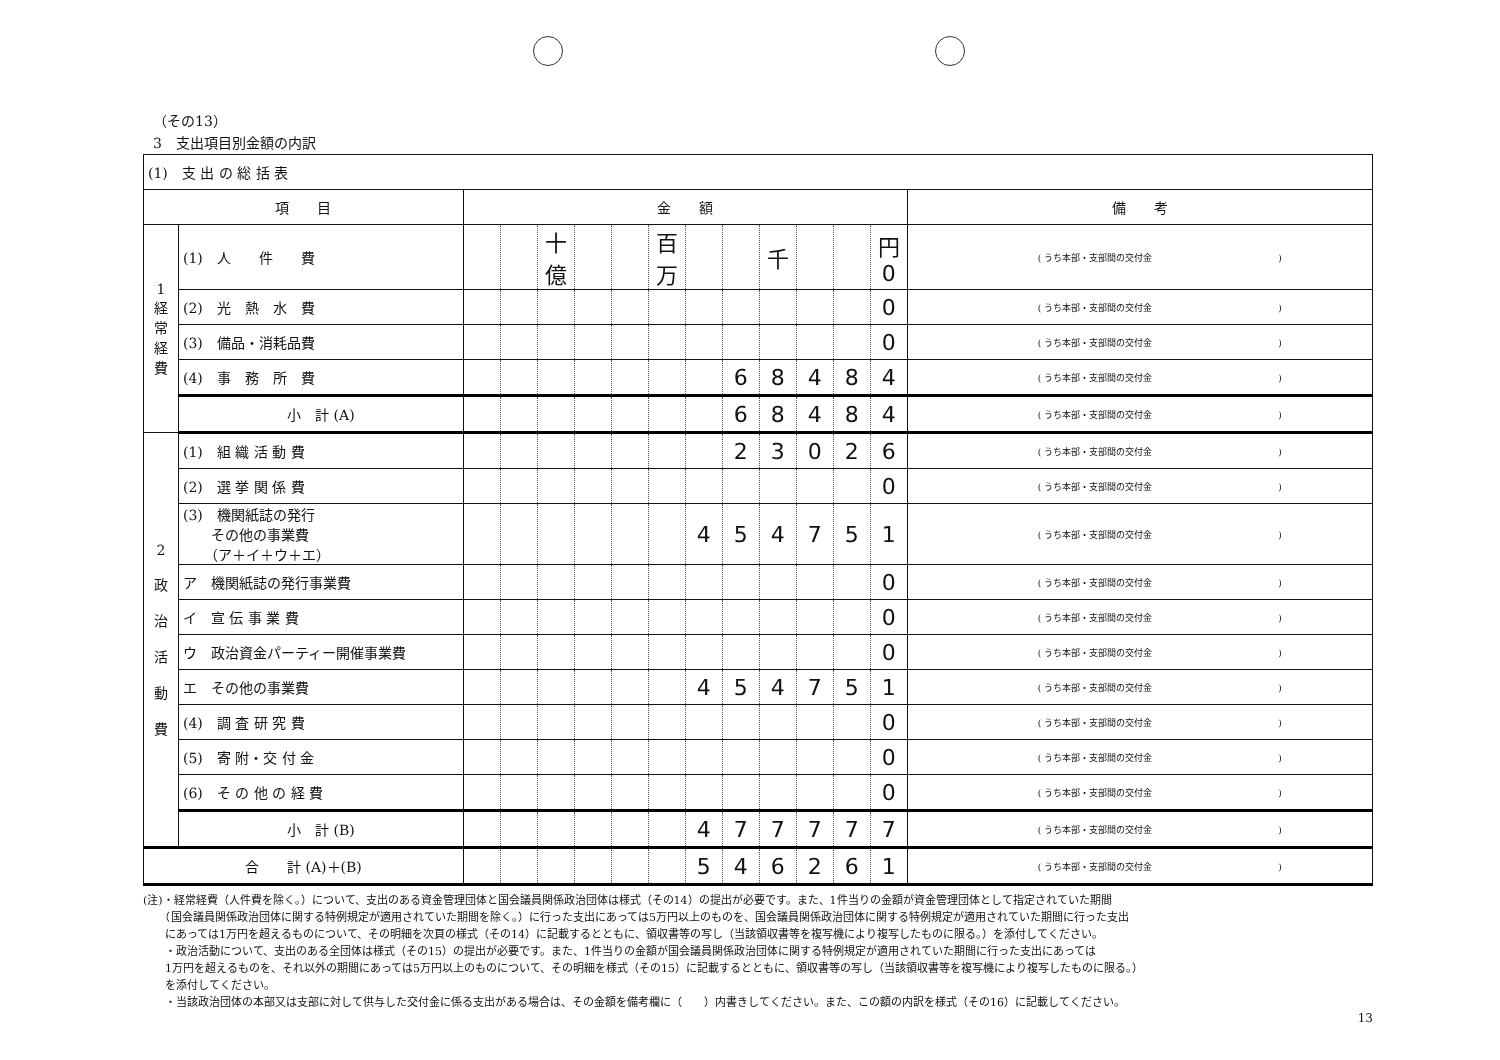（その13）
3　支出項目別金額の内訳
| (1) 支 出 の 総 括 表 | | | | | | | | | | | | | | |
| 項 目 | | 金 額 | | | | | | | | | | | | 備 考 |
| 1 経 常 経 費 | (1) 人 件 費 | | | 十億 | | | 百万 | | | 千 | | | 円 0 | ( うち本部・支部間の交付金 ) |
| | (2) 光 熱 水 費 | | | | | | | | | | | | 0 | ( うち本部・支部間の交付金 ) |
| | (3) 備品・消耗品費 | | | | | | | | | | | | 0 | ( うち本部・支部間の交付金 ) |
| | (4) 事 務 所 費 | | | | | | | | 6 | 8 | 4 | 8 | 4 | ( うち本部・支部間の交付金 ) |
| | 小 計 (A) | | | | | | | | 6 | 8 | 4 | 8 | 4 | ( うち本部・支部間の交付金 ) |
| 2 政 治 活 動 費 | (1) 組 織 活 動 費 | | | | | | | | 2 | 3 | 0 | 2 | 6 | ( うち本部・支部間の交付金 ) |
| | (2) 選 挙 関 係 費 | | | | | | | | | | | | 0 | ( うち本部・支部間の交付金 ) |
| | (3) 機関紙誌の発行 その他の事業費 （ア＋イ＋ウ＋エ） | | | | | | | 4 | 5 | 4 | 7 | 5 | 1 | ( うち本部・支部間の交付金 ) |
| | ア 機関紙誌の発行事業費 | | | | | | | | | | | | 0 | ( うち本部・支部間の交付金 ) |
| | イ 宣 伝 事 業 費 | | | | | | | | | | | | 0 | ( うち本部・支部間の交付金 ) |
| | ウ 政治資金パーティー開催事業費 | | | | | | | | | | | | 0 | ( うち本部・支部間の交付金 ) |
| | エ その他の事業費 | | | | | | | 4 | 5 | 4 | 7 | 5 | 1 | ( うち本部・支部間の交付金 ) |
| | (4) 調 査 研 究 費 | | | | | | | | | | | | 0 | ( うち本部・支部間の交付金 ) |
| | (5) 寄 附・交 付 金 | | | | | | | | | | | | 0 | ( うち本部・支部間の交付金 ) |
| | (6) そ の 他 の 経 費 | | | | | | | | | | | | 0 | ( うち本部・支部間の交付金 ) |
| | 小 計 (B) | | | | | | | 4 | 7 | 7 | 7 | 7 | 7 | ( うち本部・支部間の交付金 ) |
| 合 計 (A)＋(B) | | | | | | | | 5 | 4 | 6 | 2 | 6 | 1 | ( うち本部・支部間の交付金 ) |
(注)・経常経費（人件費を除く。）について、支出のある資金管理団体と国会議員関係政治団体は様式（その14）の提出が必要です。また、1件当りの金額が資金管理団体として指定されていた期間
　　（国会議員関係政治団体に関する特例規定が適用されていた期間を除く。）に行った支出にあっては5万円以上のものを、国会議員関係政治団体に関する特例規定が適用されていた期間に行った支出
　　にあっては1万円を超えるものについて、その明細を次頁の様式（その14）に記載するとともに、領収書等の写し（当該領収書等を複写機により複写したものに限る。）を添付してください。
　　・政治活動について、支出のある全団体は様式（その15）の提出が必要です。また、1件当りの金額が国会議員関係政治団体に関する特例規定が適用されていた期間に行った支出にあっては
　　1万円を超えるものを、それ以外の期間にあっては5万円以上のものについて、その明細を様式（その15）に記載するとともに、領収書等の写し（当該領収書等を複写機により複写したものに限る。）
　　を添付してください。
　　・当該政治団体の本部又は支部に対して供与した交付金に係る支出がある場合は、その金額を備考欄に（　　）内書きしてください。また、この額の内訳を様式（その16）に記載してください。
13